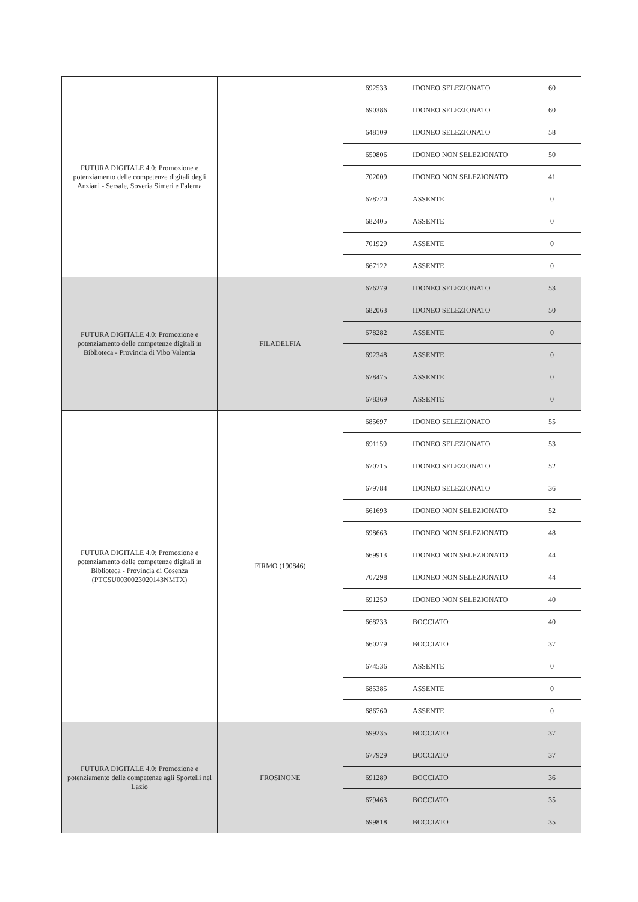| FUTURA DIGITALE 4.0: Promozione e potenziamento delle competenze digitali degli Anziani - Sersale, Soveria Simeri e Falerna | | 692533 | IDONEO SELEZIONATO | 60 |
| | | 690386 | IDONEO SELEZIONATO | 60 |
| | | 648109 | IDONEO SELEZIONATO | 58 |
| | | 650806 | IDONEO NON SELEZIONATO | 50 |
| | | 702009 | IDONEO NON SELEZIONATO | 41 |
| | | 678720 | ASSENTE | 0 |
| | | 682405 | ASSENTE | 0 |
| | | 701929 | ASSENTE | 0 |
| | | 667122 | ASSENTE | 0 |
| FUTURA DIGITALE 4.0: Promozione e potenziamento delle competenze digitali in Biblioteca - Provincia di Vibo Valentia | FILADELFIA | 676279 | IDONEO SELEZIONATO | 53 |
| | | 682063 | IDONEO SELEZIONATO | 50 |
| | | 678282 | ASSENTE | 0 |
| | | 692348 | ASSENTE | 0 |
| | | 678475 | ASSENTE | 0 |
| | | 678369 | ASSENTE | 0 |
| FUTURA DIGITALE 4.0: Promozione e potenziamento delle competenze digitali in Biblioteca - Provincia di Cosenza (PTCSU0030023020143NMTX) | FIRMO (190846) | 685697 | IDONEO SELEZIONATO | 55 |
| | | 691159 | IDONEO SELEZIONATO | 53 |
| | | 670715 | IDONEO SELEZIONATO | 52 |
| | | 679784 | IDONEO SELEZIONATO | 36 |
| | | 661693 | IDONEO NON SELEZIONATO | 52 |
| | | 698663 | IDONEO NON SELEZIONATO | 48 |
| | | 669913 | IDONEO NON SELEZIONATO | 44 |
| | | 707298 | IDONEO NON SELEZIONATO | 44 |
| | | 691250 | IDONEO NON SELEZIONATO | 40 |
| | | 668233 | BOCCIATO | 40 |
| | | 660279 | BOCCIATO | 37 |
| | | 674536 | ASSENTE | 0 |
| | | 685385 | ASSENTE | 0 |
| | | 686760 | ASSENTE | 0 |
| FUTURA DIGITALE 4.0: Promozione e potenziamento delle competenze agli Sportelli nel Lazio | FROSINONE | 699235 | BOCCIATO | 37 |
| | | 677929 | BOCCIATO | 37 |
| | | 691289 | BOCCIATO | 36 |
| | | 679463 | BOCCIATO | 35 |
| | | 699818 | BOCCIATO | 35 |